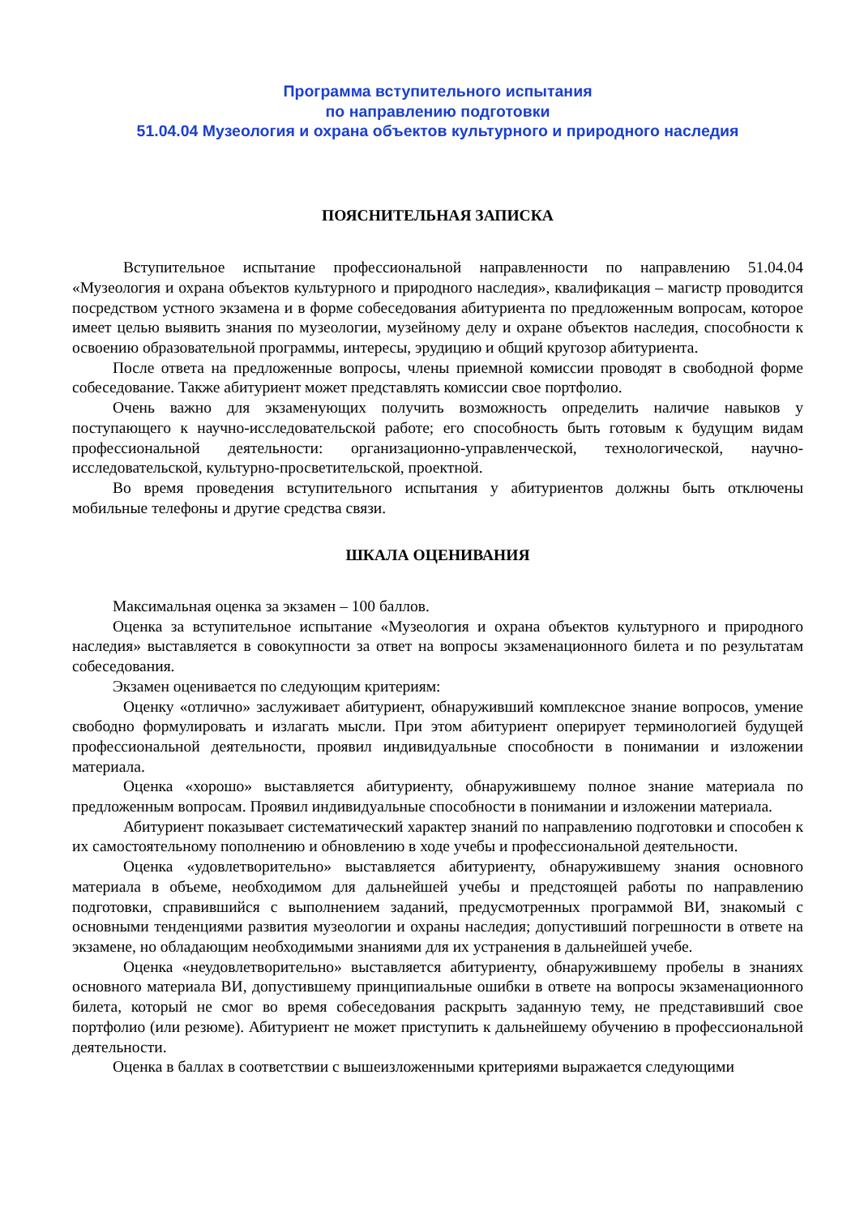Программа вступительного испытания
по направлению подготовки
51.04.04 Музеология и охрана объектов культурного и природного наследия
ПОЯСНИТЕЛЬНАЯ ЗАПИСКА
Вступительное испытание профессиональной направленности по направлению 51.04.04 «Музеология и охрана объектов культурного и природного наследия», квалификация – магистр проводится посредством устного экзамена и в форме собеседования абитуриента по предложенным вопросам, которое имеет целью выявить знания по музеологии, музейному делу и охране объектов наследия, способности к освоению образовательной программы, интересы, эрудицию и общий кругозор абитуриента.
После ответа на предложенные вопросы, члены приемной комиссии проводят в свободной форме собеседование. Также абитуриент может представлять комиссии свое портфолио.
Очень важно для экзаменующих получить возможность определить наличие навыков у поступающего к научно-исследовательской работе; его способность быть готовым к будущим видам профессиональной деятельности: организационно-управленческой, технологической, научно-исследовательской, культурно-просветительской, проектной.
Во время проведения вступительного испытания у абитуриентов должны быть отключены мобильные телефоны и другие средства связи.
ШКАЛА ОЦЕНИВАНИЯ
Максимальная оценка за экзамен – 100 баллов.
Оценка за вступительное испытание «Музеология и охрана объектов культурного и природного наследия» выставляется в совокупности за ответ на вопросы экзаменационного билета и по результатам собеседования.
Экзамен оценивается по следующим критериям:
Оценку «отлично» заслуживает абитуриент, обнаруживший комплексное знание вопросов, умение свободно формулировать и излагать мысли. При этом абитуриент оперирует терминологией будущей профессиональной деятельности, проявил индивидуальные способности в понимании и изложении материала.
Оценка «хорошо» выставляется абитуриенту, обнаружившему полное знание материала по предложенным вопросам. Проявил индивидуальные способности в понимании и изложении материала.
Абитуриент показывает систематический характер знаний по направлению подготовки и способен к их самостоятельному пополнению и обновлению в ходе учебы и профессиональной деятельности.
Оценка «удовлетворительно» выставляется абитуриенту, обнаружившему знания основного материала в объеме, необходимом для дальнейшей учебы и предстоящей работы по направлению подготовки, справившийся с выполнением заданий, предусмотренных программой ВИ, знакомый с основными тенденциями развития музеологии и охраны наследия; допустивший погрешности в ответе на экзамене, но обладающим необходимыми знаниями для их устранения в дальнейшей учебе.
Оценка «неудовлетворительно» выставляется абитуриенту, обнаружившему пробелы в знаниях основного материала ВИ, допустившему принципиальные ошибки в ответе на вопросы экзаменационного билета, который не смог во время собеседования раскрыть заданную тему, не представивший свое портфолио (или резюме). Абитуриент не может приступить к дальнейшему обучению в профессиональной деятельности.
Оценка в баллах в соответствии с вышеизложенными критериями выражается следующими